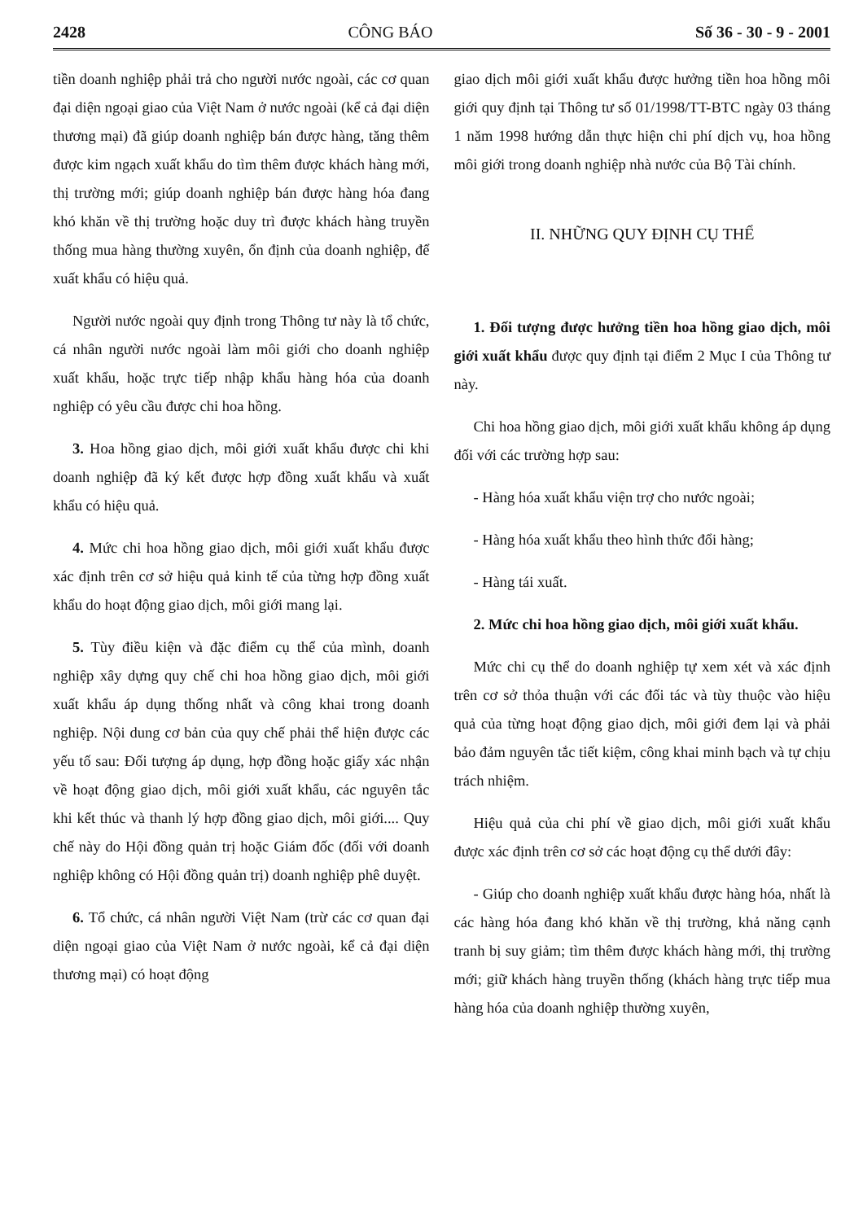2428 CÔNG BÁO Số 36 - 30 - 9 - 2001
tiền doanh nghiệp phải trả cho người nước ngoài, các cơ quan đại diện ngoại giao của Việt Nam ở nước ngoài (kể cả đại diện thương mại) đã giúp doanh nghiệp bán được hàng, tăng thêm được kim ngạch xuất khẩu do tìm thêm được khách hàng mới, thị trường mới; giúp doanh nghiệp bán được hàng hóa đang khó khăn về thị trường hoặc duy trì được khách hàng truyền thống mua hàng thường xuyên, ổn định của doanh nghiệp, để xuất khẩu có hiệu quả.
Người nước ngoài quy định trong Thông tư này là tổ chức, cá nhân người nước ngoài làm môi giới cho doanh nghiệp xuất khẩu, hoặc trực tiếp nhập khẩu hàng hóa của doanh nghiệp có yêu cầu được chi hoa hồng.
3. Hoa hồng giao dịch, môi giới xuất khẩu được chi khi doanh nghiệp đã ký kết được hợp đồng xuất khẩu và xuất khẩu có hiệu quả.
4. Mức chi hoa hồng giao dịch, môi giới xuất khẩu được xác định trên cơ sở hiệu quả kinh tế của từng hợp đồng xuất khẩu do hoạt động giao dịch, môi giới mang lại.
5. Tùy điều kiện và đặc điểm cụ thể của mình, doanh nghiệp xây dựng quy chế chi hoa hồng giao dịch, môi giới xuất khẩu áp dụng thống nhất và công khai trong doanh nghiệp. Nội dung cơ bản của quy chế phải thể hiện được các yếu tố sau: Đối tượng áp dụng, hợp đồng hoặc giấy xác nhận về hoạt động giao dịch, môi giới xuất khẩu, các nguyên tắc khi kết thúc và thanh lý hợp đồng giao dịch, môi giới.... Quy chế này do Hội đồng quản trị hoặc Giám đốc (đối với doanh nghiệp không có Hội đồng quản trị) doanh nghiệp phê duyệt.
6. Tổ chức, cá nhân người Việt Nam (trừ các cơ quan đại diện ngoại giao của Việt Nam ở nước ngoài, kể cả đại diện thương mại) có hoạt động
giao dịch môi giới xuất khẩu được hưởng tiền hoa hồng môi giới quy định tại Thông tư số 01/1998/TT-BTC ngày 03 tháng 1 năm 1998 hướng dẫn thực hiện chi phí dịch vụ, hoa hồng môi giới trong doanh nghiệp nhà nước của Bộ Tài chính.
II. NHỮNG QUY ĐỊNH CỤ THỂ
1. Đối tượng được hưởng tiền hoa hồng giao dịch, môi giới xuất khẩu được quy định tại điểm 2 Mục I của Thông tư này.
Chi hoa hồng giao dịch, môi giới xuất khẩu không áp dụng đối với các trường hợp sau:
- Hàng hóa xuất khẩu viện trợ cho nước ngoài;
- Hàng hóa xuất khẩu theo hình thức đổi hàng;
- Hàng tái xuất.
2. Mức chi hoa hồng giao dịch, môi giới xuất khẩu.
Mức chi cụ thể do doanh nghiệp tự xem xét và xác định trên cơ sở thỏa thuận với các đối tác và tùy thuộc vào hiệu quả của từng hoạt động giao dịch, môi giới đem lại và phải bảo đảm nguyên tắc tiết kiệm, công khai minh bạch và tự chịu trách nhiệm.
Hiệu quả của chi phí về giao dịch, môi giới xuất khẩu được xác định trên cơ sở các hoạt động cụ thể dưới đây:
- Giúp cho doanh nghiệp xuất khẩu được hàng hóa, nhất là các hàng hóa đang khó khăn về thị trường, khả năng cạnh tranh bị suy giảm; tìm thêm được khách hàng mới, thị trường mới; giữ khách hàng truyền thống (khách hàng trực tiếp mua hàng hóa của doanh nghiệp thường xuyên,